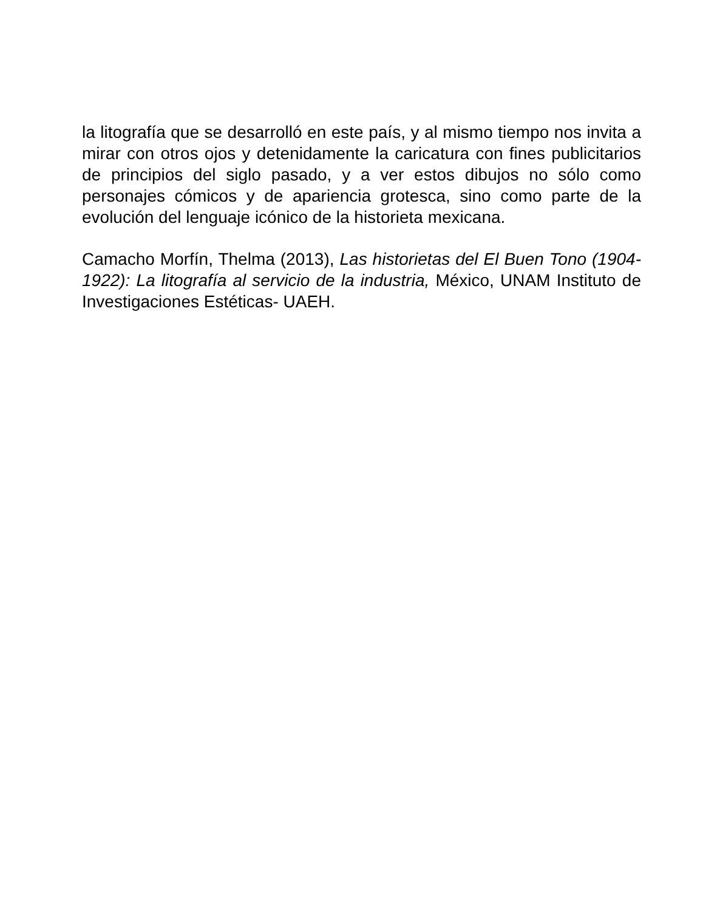la litografía que se desarrolló en este país, y al mismo tiempo nos invita a mirar con otros ojos y detenidamente la caricatura con fines publicitarios de principios del siglo pasado, y a ver estos dibujos no sólo como personajes cómicos y de apariencia grotesca, sino como parte de la evolución del lenguaje icónico de la historieta mexicana.
Camacho Morfín, Thelma (2013), Las historietas del El Buen Tono (1904-1922): La litografía al servicio de la industria, México, UNAM Instituto de Investigaciones Estéticas- UAEH.